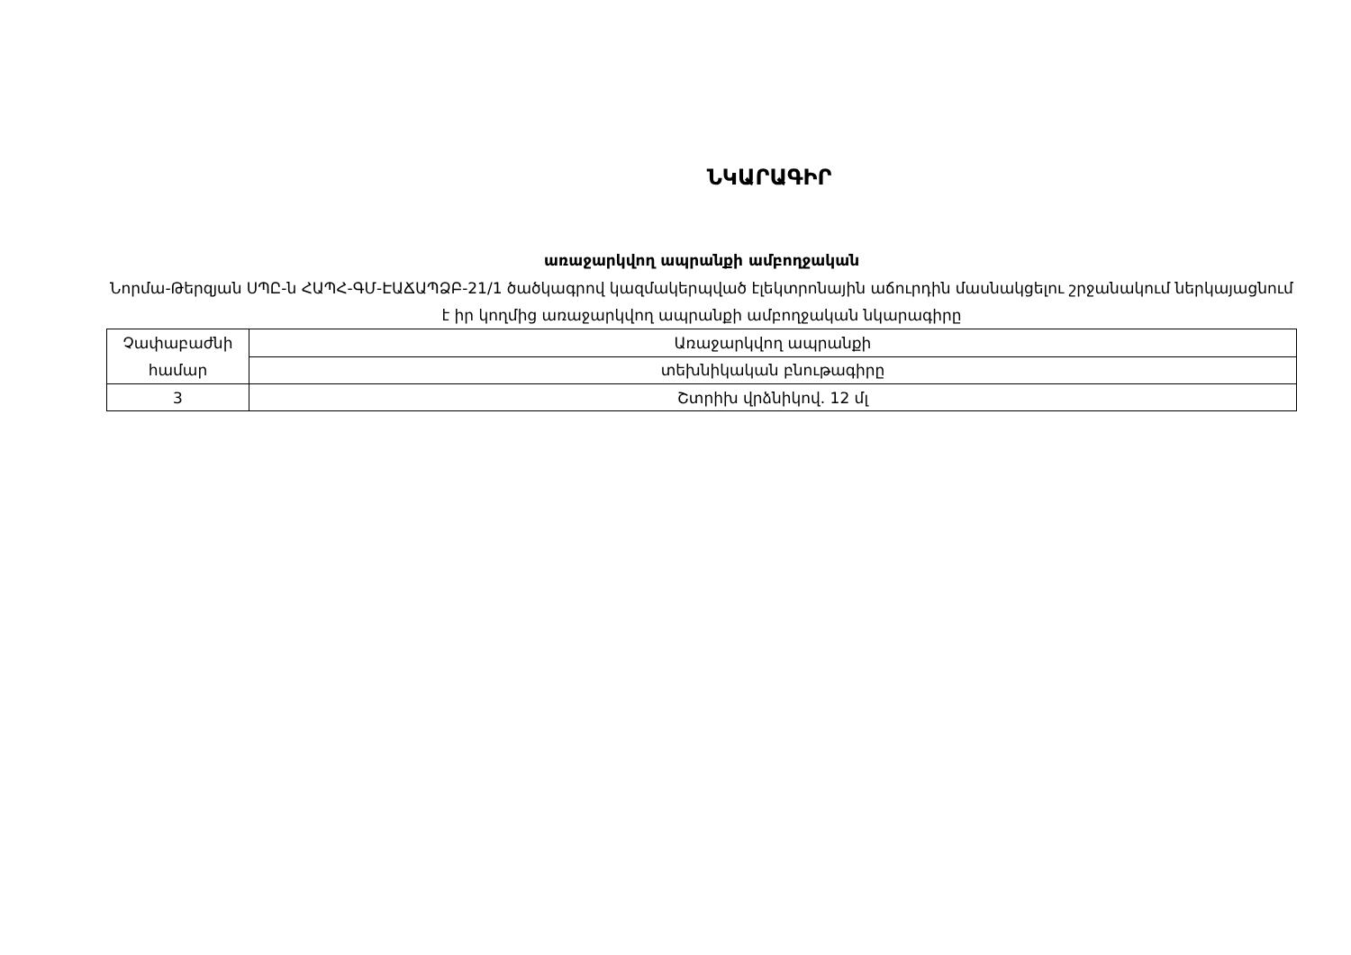ՆԿԱՐԱԳԻՐ
առաջարկվող ապրանքի ամբողջական
Նորմա-Թերզյան ՍՊԸ-ն ՀԱՊՀ-ԳՄ-ԷԱՃԱՊՁԲ-21/1 ծածկագրով կազմակերպված էլեկտրոնային աճուրդին մասնակցելու շրջանակում ներկայացնում է իր կողմից առաջարկվող ապրանքի ամբողջական նկարագիրը
| Չափաբաժնի համար | Առաջարկվող ապրանքի |
| | տեխնիկական բնութագիրը |
| 3 | Շտրիխ վրձնիկով. 12 մլ |